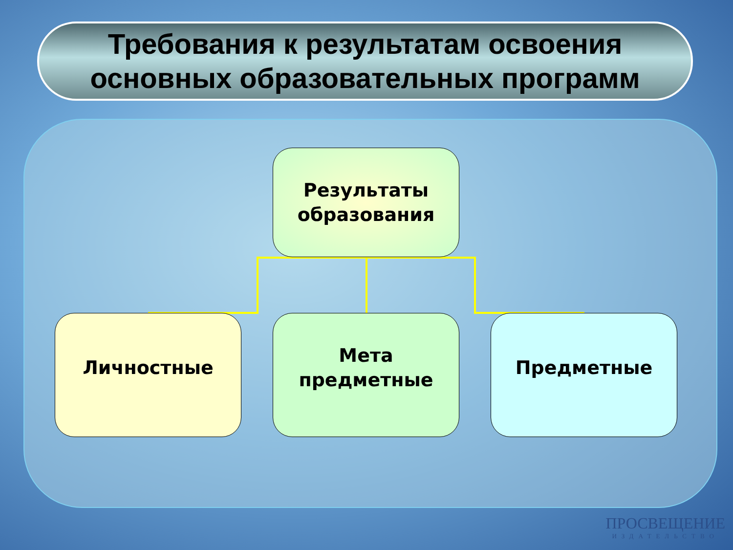Требования к результатам освоения
основных образовательных программ
Результаты
образования
Личностные
Мета
предметные
Предметные
ПРОСВЕЩЕНИЕ
ИЗДАТЕЛЬСТВО